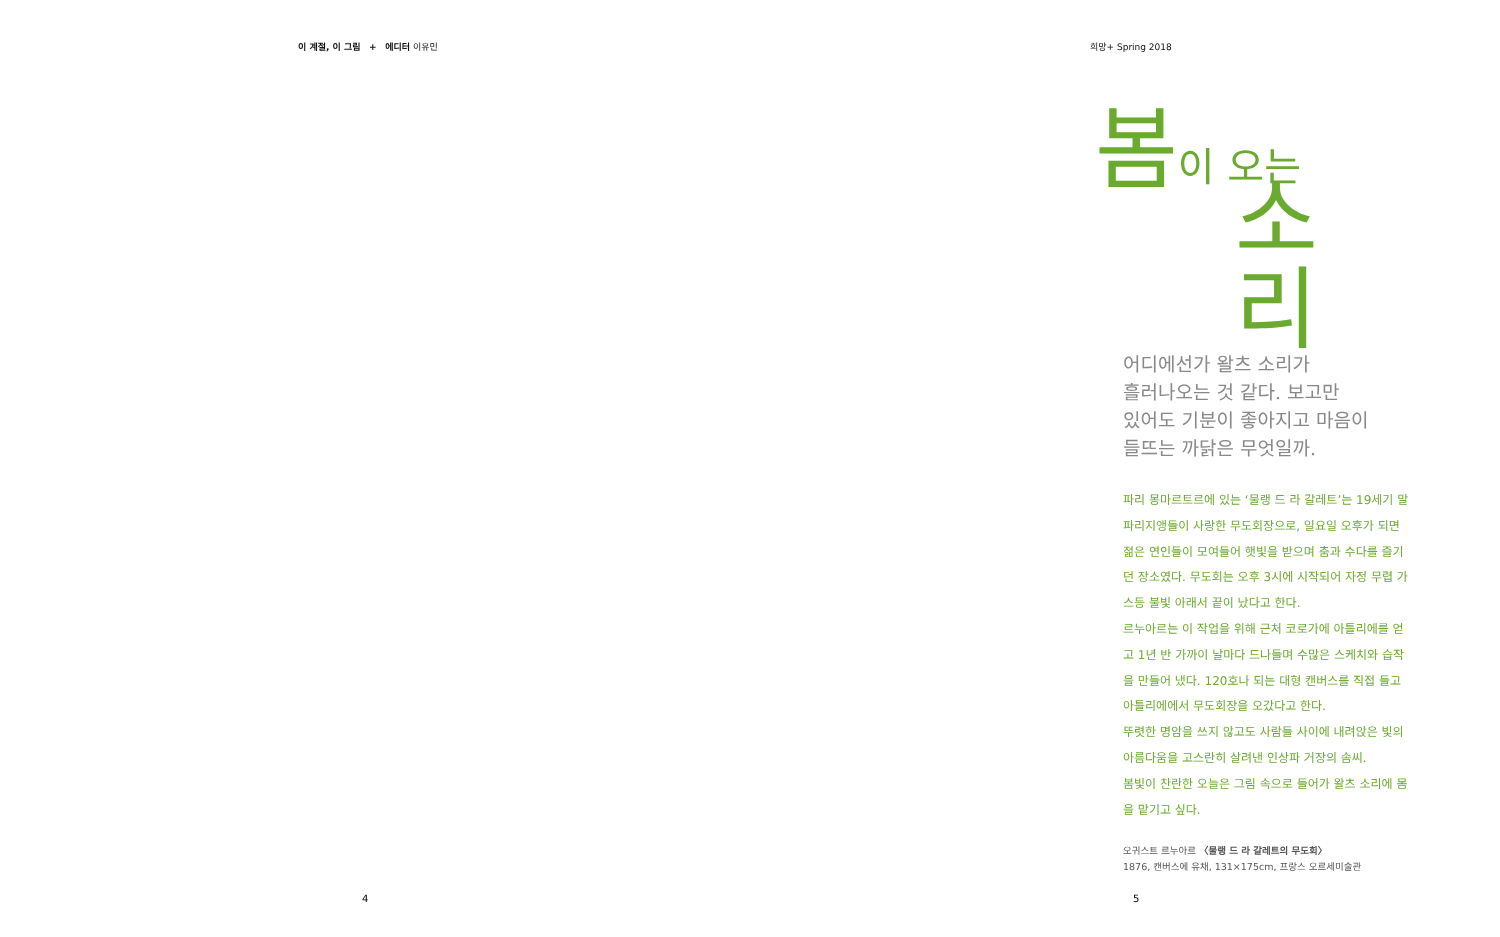이 계절, 이 그림 + 에디터 이유민
희망+ Spring 2018
봄이 오는
소리
어디에선가 왈츠 소리가
흘러나오는 것 같다. 보고만
있어도 기분이 좋아지고 마음이
들뜨는 까닭은 무엇일까.
파리 몽마르트르에 있는 ‘물랭 드 라 갈레트’는 19세기 말 파리지앵들이 사랑한 무도회장으로, 일요일 오후가 되면 젊은 연인들이 모여들어 햇빛을 받으며 춤과 수다를 즐기던 장소였다. 무도회는 오후 3시에 시작되어 자정 무렵 가스등 불빛 아래서 끝이 났다고 한다.
르누아르는 이 작업을 위해 근처 코로가에 아틀리에를 얻고 1년 반 가까이 날마다 드나들며 수많은 스케치와 습작을 만들어 냈다. 120호나 되는 대형 캔버스를 직접 들고 아틀리에에서 무도회장을 오갔다고 한다.
뚜렷한 명암을 쓰지 않고도 사람들 사이에 내려앉은 빛의 아름다움을 고스란히 살려낸 인상파 거장의 솜씨.
봄빛이 찬란한 오늘은 그림 속으로 들어가 왈츠 소리에 몸을 맡기고 싶다.
오귀스트 르누아르 〈물랭 드 라 갈레트의 무도회〉
1876, 캔버스에 유채, 131×175cm, 프랑스 오르세미술관
4 5